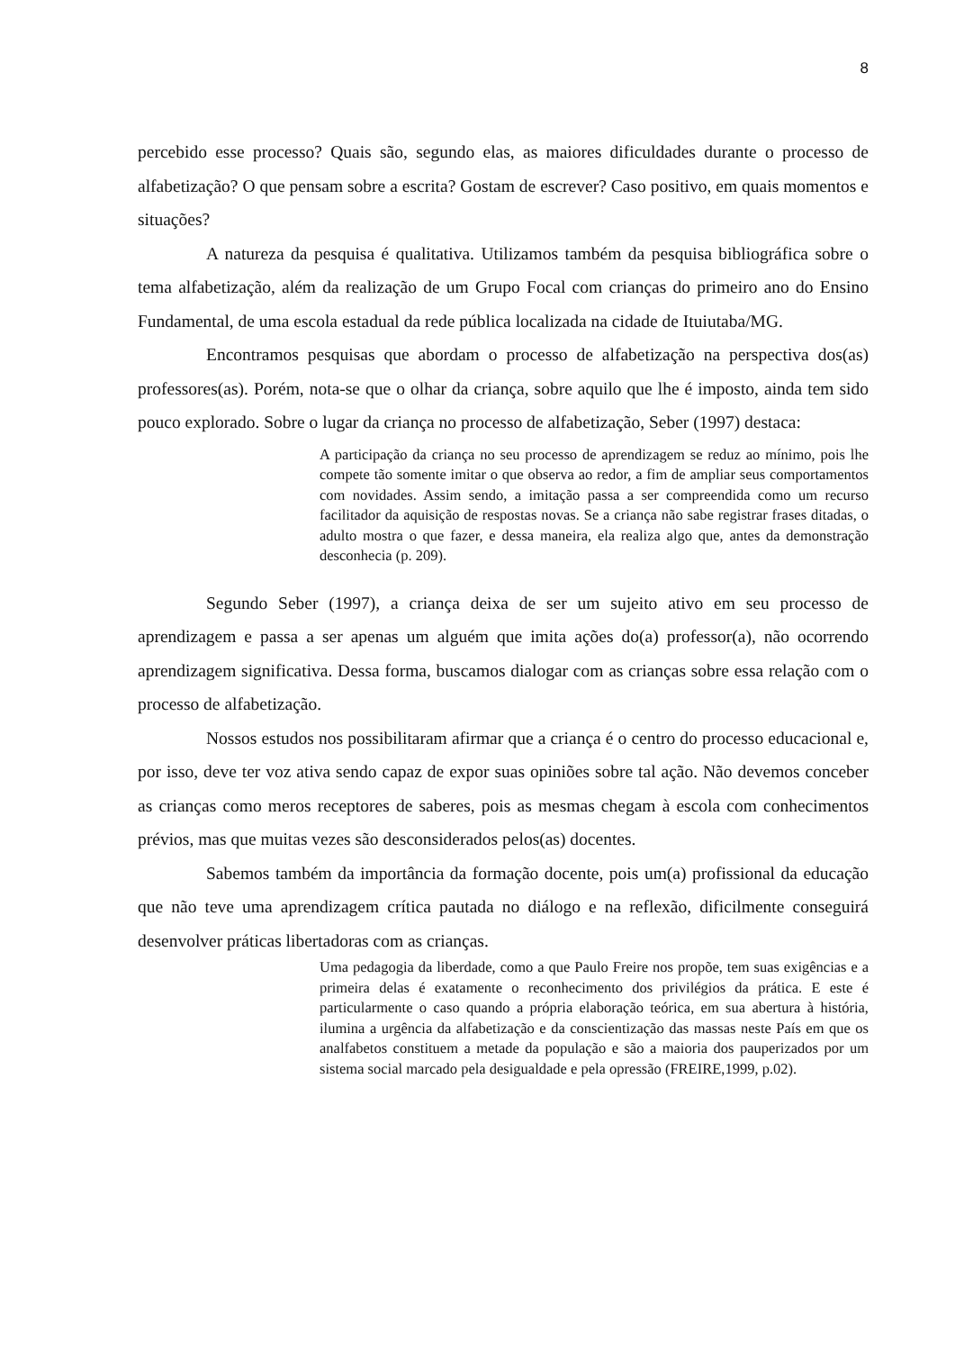8
percebido esse processo? Quais são, segundo elas, as maiores dificuldades durante o processo de alfabetização? O que pensam sobre a escrita? Gostam de escrever? Caso positivo, em quais momentos e situações?
A natureza da pesquisa é qualitativa. Utilizamos também da pesquisa bibliográfica sobre o tema alfabetização, além da realização de um Grupo Focal com crianças do primeiro ano do Ensino Fundamental, de uma escola estadual da rede pública localizada na cidade de Ituiutaba/MG.
Encontramos pesquisas que abordam o processo de alfabetização na perspectiva dos(as) professores(as). Porém, nota-se que o olhar da criança, sobre aquilo que lhe é imposto, ainda tem sido pouco explorado. Sobre o lugar da criança no processo de alfabetização, Seber (1997) destaca:
A participação da criança no seu processo de aprendizagem se reduz ao mínimo, pois lhe compete tão somente imitar o que observa ao redor, a fim de ampliar seus comportamentos com novidades. Assim sendo, a imitação passa a ser compreendida como um recurso facilitador da aquisição de respostas novas. Se a criança não sabe registrar frases ditadas, o adulto mostra o que fazer, e dessa maneira, ela realiza algo que, antes da demonstração desconhecia (p. 209).
Segundo Seber (1997), a criança deixa de ser um sujeito ativo em seu processo de aprendizagem e passa a ser apenas um alguém que imita ações do(a) professor(a), não ocorrendo aprendizagem significativa. Dessa forma, buscamos dialogar com as crianças sobre essa relação com o processo de alfabetização.
Nossos estudos nos possibilitaram afirmar que a criança é o centro do processo educacional e, por isso, deve ter voz ativa sendo capaz de expor suas opiniões sobre tal ação. Não devemos conceber as crianças como meros receptores de saberes, pois as mesmas chegam à escola com conhecimentos prévios, mas que muitas vezes são desconsiderados pelos(as) docentes.
Sabemos também da importância da formação docente, pois um(a) profissional da educação que não teve uma aprendizagem crítica pautada no diálogo e na reflexão, dificilmente conseguirá desenvolver práticas libertadoras com as crianças.
Uma pedagogia da liberdade, como a que Paulo Freire nos propõe, tem suas exigências e a primeira delas é exatamente o reconhecimento dos privilégios da prática. E este é particularmente o caso quando a própria elaboração teórica, em sua abertura à história, ilumina a urgência da alfabetização e da conscientização das massas neste País em que os analfabetos constituem a metade da população e são a maioria dos pauperizados por um sistema social marcado pela desigualdade e pela opressão (FREIRE,1999, p.02).